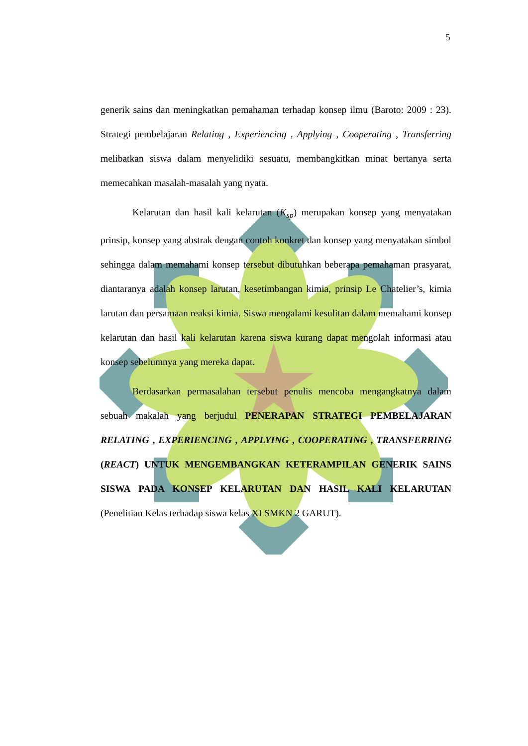5
generik sains dan meningkatkan pemahaman terhadap konsep ilmu (Baroto: 2009 : 23). Strategi pembelajaran Relating , Experiencing , Applying , Cooperating , Transferring melibatkan siswa dalam menyelidiki sesuatu, membangkitkan minat bertanya serta memecahkan masalah-masalah yang nyata.
Kelarutan dan hasil kali kelarutan (K<sub>sp</sub>) merupakan konsep yang menyatakan prinsip, konsep yang abstrak dengan contoh konkret dan konsep yang menyatakan simbol sehingga dalam memahami konsep tersebut dibutuhkan beberapa pemahaman prasyarat, diantaranya adalah konsep larutan, kesetimbangan kimia, prinsip Le Chatelier’s, kimia larutan dan persamaan reaksi kimia. Siswa mengalami kesulitan dalam memahami konsep kelarutan dan hasil kali kelarutan karena siswa kurang dapat mengolah informasi atau konsep sebelumnya yang mereka dapat.
Berdasarkan permasalahan tersebut penulis mencoba mengangkatnya dalam sebuah makalah yang berjudul PENERAPAN STRATEGI PEMBELAJARAN RELATING , EXPERIENCING , APPLYING , COOPERATING , TRANSFERRING (REACT) UNTUK MENGEMBANGKAN KETERAMPILAN GENERIK SAINS SISWA PADA KONSEP KELARUTAN DAN HASIL KALI KELARUTAN (Penelitian Kelas terhadap siswa kelas XI SMKN 2 GARUT).